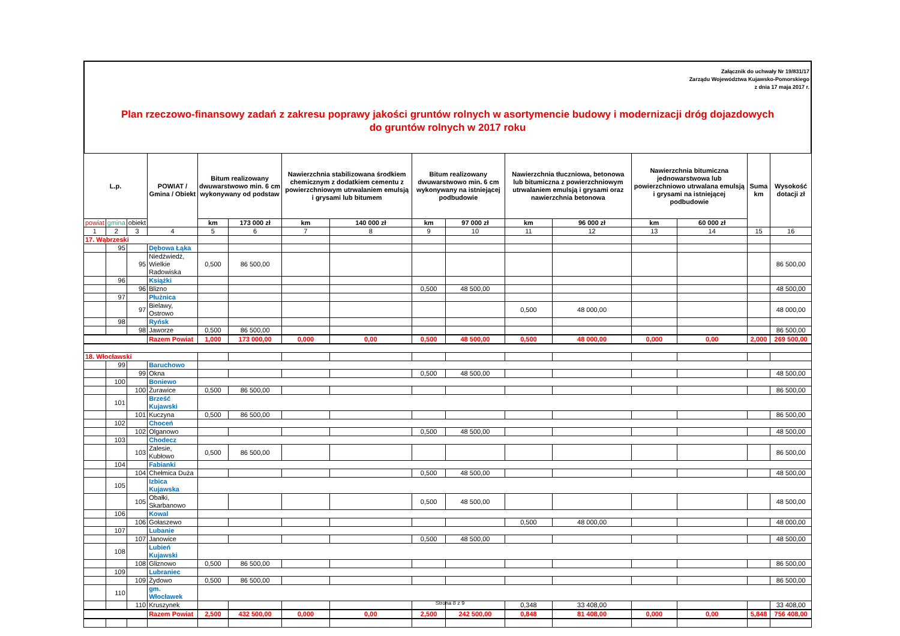Załącznik do uchwały Nr 19/831/17
Zarządu Województwa Kujawsko-Pomorskiego
z dnia 17 maja 2017 r.
Plan rzeczowo-finansowy zadań z zakresu poprawy jakości gruntów rolnych w asortymencie budowy i modernizacji dróg dojazdowych
do gruntów rolnych w 2017 roku
| L.p. | | | POWIAT / Gmina / Obiekt | Bitum realizowany dwuwarstwowo min. 6 cm wykonywany od podstaw | | Nawierzchnia stabilizowana środkiem chemicznym z dodatkiem cementu z powierzchniowym utrwalaniem emulsją i grysami lub bitumem | | Bitum realizowany dwuwarstwowo min. 6 cm wykonywany na istniejącej podbudowie | | Nawierzchnia tłuczniowa, betonowa lub bitumiczna z powierzchniowym utrwalaniem emulsją i grysami oraz nawierzchnia betonowa | | Nawierzchnia bitumiczna jednowarstwowa lub powierzchniowo utrwalana emulsją i grysami na istniejącej podbudowie | | Suma km | Wysokość dotacji zł |
| --- | --- | --- | --- | --- | --- | --- | --- | --- | --- | --- | --- | --- | --- | --- | --- |
| powiat | gmina | obiekt | | km | 173 000 zł | km | 140 000 zł | km | 97 000 zł | km | 96 000 zł | km | 60 000 zł | | |
| 1 | 2 | 3 | 4 | 5 | 6 | 7 | 8 | 9 | 10 | 11 | 12 | 13 | 14 | 15 | 16 |
| 17. Wąbrzeski | | | | | | | | | | | | | | | |
| | 95 | | Dębowa Łąka | | | | | | | | | | | | |
| | | 95 | Niedźwiedź, Wielkie Radowiska | 0,500 | 86 500,00 | | | | | | | | | | 86 500,00 |
| | 96 | | Książki | | | | | | | | | | | | |
| | | 96 | Blizno | | | | | 0,500 | 48 500,00 | | | | | | 48 500,00 |
| | 97 | | Płużnica | | | | | | | | | | | | |
| | | 97 | Bielawy, Ostrowo | | | | | | | 0,500 | 48 000,00 | | | | 48 000,00 |
| | 98 | | Ryńsk | | | | | | | | | | | | |
| | | 98 | Jaworze | 0,500 | 86 500,00 | | | | | | | | | | 86 500,00 |
| | | | Razem Powiat | 1,000 | 173 000,00 | 0,000 | 0,00 | 0,500 | 48 500,00 | 0,500 | 48 000,00 | 0,000 | 0,00 | 2,000 | 269 500,00 |
| 18. Włocławski | | | | | | | | | | | | | | | |
| | 99 | | Baruchowo | | | | | | | | | | | | |
| | | 99 | Okna | | | | | 0,500 | 48 500,00 | | | | | | 48 500,00 |
| | 100 | | Boniewo | | | | | | | | | | | | |
| | | 100 | Żurawice | 0,500 | 86 500,00 | | | | | | | | | | 86 500,00 |
| | 101 | | Brześć Kujawski | | | | | | | | | | | | |
| | | 101 | Kuczyna | 0,500 | 86 500,00 | | | | | | | | | | 86 500,00 |
| | 102 | | Choceń | | | | | | | | | | | | |
| | | 102 | Olganowo | | | | | 0,500 | 48 500,00 | | | | | | 48 500,00 |
| | 103 | | Chodecz | | | | | | | | | | | | |
| | | 103 | Zalesie, Kubłowo | 0,500 | 86 500,00 | | | | | | | | | | 86 500,00 |
| | 104 | | Fabianki | | | | | | | | | | | | |
| | | 104 | Chełmica Duża | | | | | 0,500 | 48 500,00 | | | | | | 48 500,00 |
| | 105 | | Izbica Kujawska | | | | | | | | | | | | |
| | | 105 | Obałki, Skarbanowo | | | | | 0,500 | 48 500,00 | | | | | | 48 500,00 |
| | 106 | | Kowal | | | | | | | | | | | | |
| | | 106 | Gołaszewo | | | | | | | 0,500 | 48 000,00 | | | | 48 000,00 |
| | 107 | | Lubanie | | | | | | | | | | | | |
| | | 107 | Janowice | | | | | 0,500 | 48 500,00 | | | | | | 48 500,00 |
| | 108 | | Lubień Kujawski | | | | | | | | | | | | |
| | | 108 | Gliznowo | 0,500 | 86 500,00 | | | | | | | | | | 86 500,00 |
| | 109 | | Lubraniec | | | | | | | | | | | | |
| | | 109 | Żydowo | 0,500 | 86 500,00 | | | | | | | | | | 86 500,00 |
| | 110 | | gm. Włocławek | | | | | | | | | | | | |
| | | 110 | Kruszynek | | | | | | | 0,348 | 33 408,00 | | | | 33 408,00 |
| | | | Razem Powiat | 2,500 | 432 500,00 | 0,000 | 0,00 | 2,500 | 242 500,00 | 0,848 | 81 408,00 | 0,000 | 0,00 | 5,848 | 756 408,00 |
Strona 8 z 9